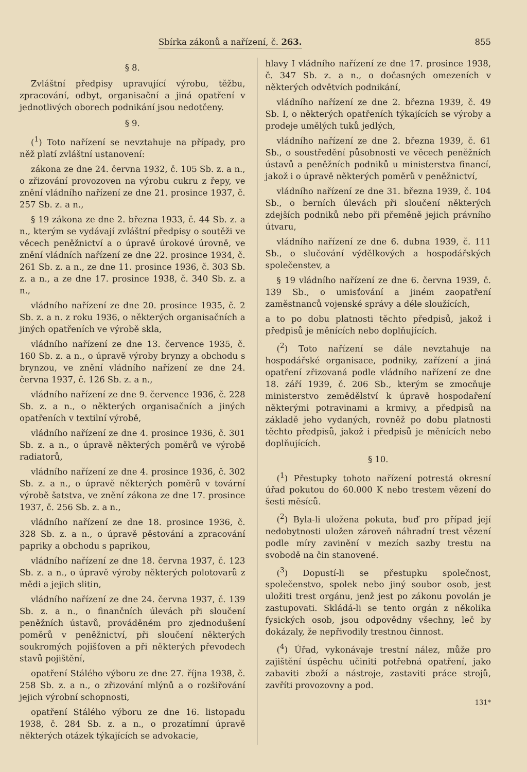Sbírka zákonů a nařízení, č. 263. 855
§ 8.
Zvláštní předpisy upravující výrobu, těžbu, zpracování, odbyt, organisační a jiná opatření v jednotlivých oborech podnikání jsou nedotčeny.
§ 9.
(<sup>1</sup>) Toto nařízení se nevztahuje na případy, pro něž platí zvláštní ustanovení:
zákona ze dne 24. června 1932, č. 105 Sb. z. a n., o zřizování provozoven na výrobu cukru z řepy, ve znění vládního nařízení ze dne 21. prosince 1937, č. 257 Sb. z. a n.,
§ 19 zákona ze dne 2. března 1933, č. 44 Sb. z. a n., kterým se vydávají zvláštní předpisy o soutěži ve věcech peněžnictví a o úpravě úrokové úrovně, ve znění vládních nařízení ze dne 22. prosince 1934, č. 261 Sb. z. a n., ze dne 11. prosince 1936, č. 303 Sb. z. a n., a ze dne 17. prosince 1938, č. 340 Sb. z. a n.,
vládního nařízení ze dne 20. prosince 1935, č. 2 Sb. z. a n. z roku 1936, o některých organisačních a jiných opatřeních ve výrobě skla,
vládního nařízení ze dne 13. července 1935, č. 160 Sb. z. a n., o úpravě výroby brynzy a obchodu s brynzou, ve znění vládního nařízení ze dne 24. června 1937, č. 126 Sb. z. a n.,
vládního nařízení ze dne 9. července 1936, č. 228 Sb. z. a n., o některých organisačních a jiných opatřeních v textilní výrobě,
vládního nařízení ze dne 4. prosince 1936, č. 301 Sb. z. a n., o úpravě některých poměrů ve výrobě radiatorů,
vládního nařízení ze dne 4. prosince 1936, č. 302 Sb. z. a n., o úpravě některých poměrů v tovární výrobě šatstva, ve znění zákona ze dne 17. prosince 1937, č. 256 Sb. z. a n.,
vládního nařízení ze dne 18. prosince 1936, č. 328 Sb. z. a n., o úpravě pěstování a zpracování papriky a obchodu s paprikou,
vládního nařízení ze dne 18. června 1937, č. 123 Sb. z. a n., o úpravě výroby některých polotovarů z mědi a jejich slitin,
vládního nařízení ze dne 24. června 1937, č. 139 Sb. z. a n., o finančních úlevách při sloučení peněžních ústavů, prováděném pro zjednodušení poměrů v peněžnictví, při sloučení některých soukromých pojišťoven a při některých převodech stavů pojištění,
opatření Stálého výboru ze dne 27. října 1938, č. 258 Sb. z. a n., o zřizování mlýnů a o rozšiřování jejich výrobní schopnosti,
opatření Stálého výboru ze dne 16. listopadu 1938, č. 284 Sb. z. a n., o prozatímní úpravě některých otázek týkajících se advokacie,
hlavy I vládního nařízení ze dne 17. prosince 1938, č. 347 Sb. z. a n., o dočasných omezeních v některých odvětvích podnikání,
vládního nařízení ze dne 2. března 1939, č. 49 Sb. I, o některých opatřeních týkajících se výroby a prodeje umělých tuků jedlých,
vládního nařízení ze dne 2. března 1939, č. 61 Sb., o soustředění působnosti ve věcech peněžních ústavů a peněžních podniků u ministerstva financí, jakož i o úpravě některých poměrů v peněžnictví,
vládního nařízení ze dne 31. března 1939, č. 104 Sb., o berních úlevách při sloučení některých zdejších podniků nebo při přeměně jejich právního útvaru,
vládního nařízení ze dne 6. dubna 1939, č. 111 Sb., o slučování výdělkových a hospodářských společenstev, a
§ 19 vládního nařízení ze dne 6. června 1939, č. 139 Sb., o umisťování a jiném zaopatření zaměstnanců vojenské správy a déle sloužících,
a to po dobu platnosti těchto předpisů, jakož i předpisů je měnících nebo doplňujících.
(<sup>2</sup>) Toto nařízení se dále nevztahuje na hospodářské organisace, podniky, zařízení a jiná opatření zřizovaná podle vládního nařízení ze dne 18. září 1939, č. 206 Sb., kterým se zmocňuje ministerstvo zemědělství k úpravě hospodaření některými potravinami a krmivy, a předpisů na základě jeho vydaných, rovněž po dobu platnosti těchto předpisů, jakož i předpisů je měnících nebo doplňujících.
§ 10.
(<sup>1</sup>) Přestupky tohoto nařízení potrestá okresní úřad pokutou do 60.000 K nebo trestem vězení do šesti měsíců.
(<sup>2</sup>) Byla-li uložena pokuta, buď pro případ její nedobytnosti uložen zároveň náhradní trest vězení podle míry zavinění v mezích sazby trestu na svobodě na čin stanovené.
(<sup>3</sup>) Dopustí-li se přestupku společnost, společenstvo, spolek nebo jiný soubor osob, jest uložiti trest orgánu, jenž jest po zákonu povolán je zastupovati. Skládá-li se tento orgán z několika fysických osob, jsou odpovědny všechny, leč by dokázaly, že nepřivodily trestnou činnost.
(<sup>4</sup>) Úřad, vykonávaje trestní nález, může pro zajištění úspěchu učiniti potřebná opatření, jako zabaviti zboží a nástroje, zastaviti práce strojů, zavříti provozovny a pod.
131*